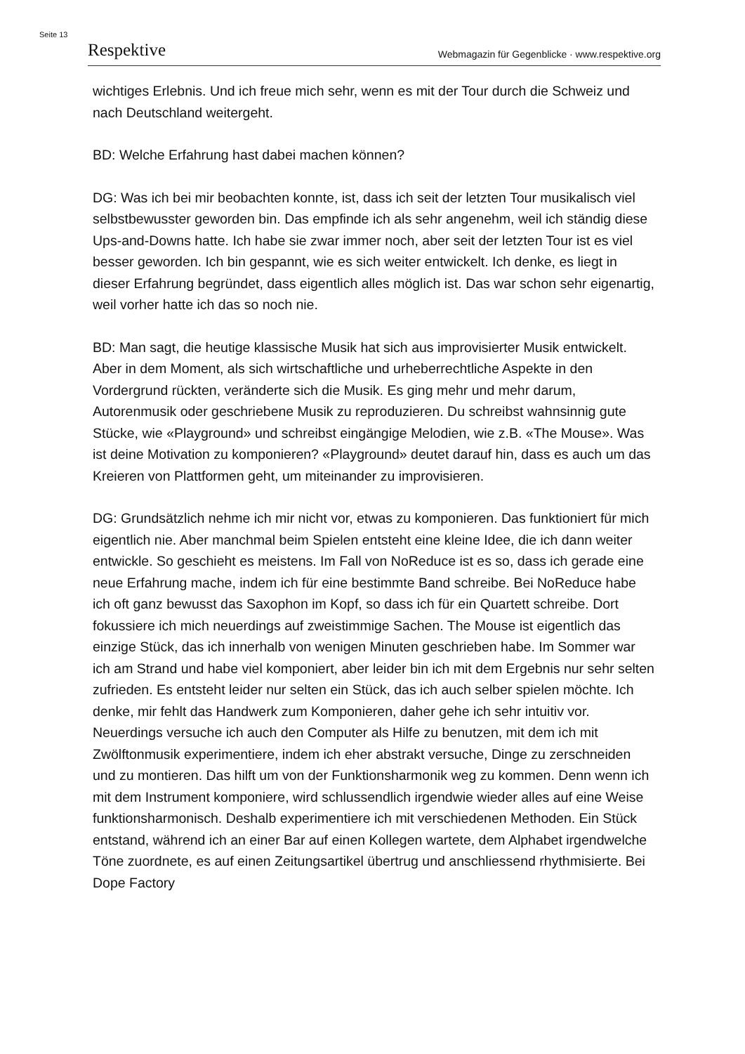Seite 13
Respektive Webmagazin für Gegenblicke · www.respektive.org
wichtiges Erlebnis. Und ich freue mich sehr, wenn es mit der Tour durch die Schweiz und nach Deutschland weitergeht.
BD: Welche Erfahrung hast dabei machen können?
DG: Was ich bei mir beobachten konnte, ist, dass ich seit der letzten Tour musikalisch viel selbstbewusster geworden bin. Das empfinde ich als sehr angenehm, weil ich ständig diese Ups-and-Downs hatte. Ich habe sie zwar immer noch, aber seit der letzten Tour ist es viel besser geworden. Ich bin gespannt, wie es sich weiter entwickelt. Ich denke, es liegt in dieser Erfahrung begründet, dass eigentlich alles möglich ist. Das war schon sehr eigenartig, weil vorher hatte ich das so noch nie.
BD: Man sagt, die heutige klassische Musik hat sich aus improvisierter Musik entwickelt. Aber in dem Moment, als sich wirtschaftliche und urheberrechtliche Aspekte in den Vordergrund rückten, veränderte sich die Musik. Es ging mehr und mehr darum, Autorenmusik oder geschriebene Musik zu reproduzieren. Du schreibst wahnsinnig gute Stücke, wie «Playground» und schreibst eingängige Melodien, wie z.B. «The Mouse». Was ist deine Motivation zu komponieren? «Playground» deutet darauf hin, dass es auch um das Kreieren von Plattformen geht, um miteinander zu improvisieren.
DG: Grundsätzlich nehme ich mir nicht vor, etwas zu komponieren. Das funktioniert für mich eigentlich nie. Aber manchmal beim Spielen entsteht eine kleine Idee, die ich dann weiter entwickle. So geschieht es meistens. Im Fall von NoReduce ist es so, dass ich gerade eine neue Erfahrung mache, indem ich für eine bestimmte Band schreibe. Bei NoReduce habe ich oft ganz bewusst das Saxophon im Kopf, so dass ich für ein Quartett schreibe. Dort fokussiere ich mich neuerdings auf zweistimmige Sachen. The Mouse ist eigentlich das einzige Stück, das ich innerhalb von wenigen Minuten geschrieben habe. Im Sommer war ich am Strand und habe viel komponiert, aber leider bin ich mit dem Ergebnis nur sehr selten zufrieden. Es entsteht leider nur selten ein Stück, das ich auch selber spielen möchte. Ich denke, mir fehlt das Handwerk zum Komponieren, daher gehe ich sehr intuitiv vor. Neuerdings versuche ich auch den Computer als Hilfe zu benutzen, mit dem ich mit Zwölftonmusik experimentiere, indem ich eher abstrakt versuche, Dinge zu zerschneiden und zu montieren. Das hilft um von der Funktionsharmonik weg zu kommen. Denn wenn ich mit dem Instrument komponiere, wird schlussendlich irgendwie wieder alles auf eine Weise funktionsharmonisch. Deshalb experimentiere ich mit verschiedenen Methoden. Ein Stück entstand, während ich an einer Bar auf einen Kollegen wartete, dem Alphabet irgendwelche Töne zuordnete, es auf einen Zeitungsartikel übertrug und anschliessend rhythmisierte. Bei Dope Factory